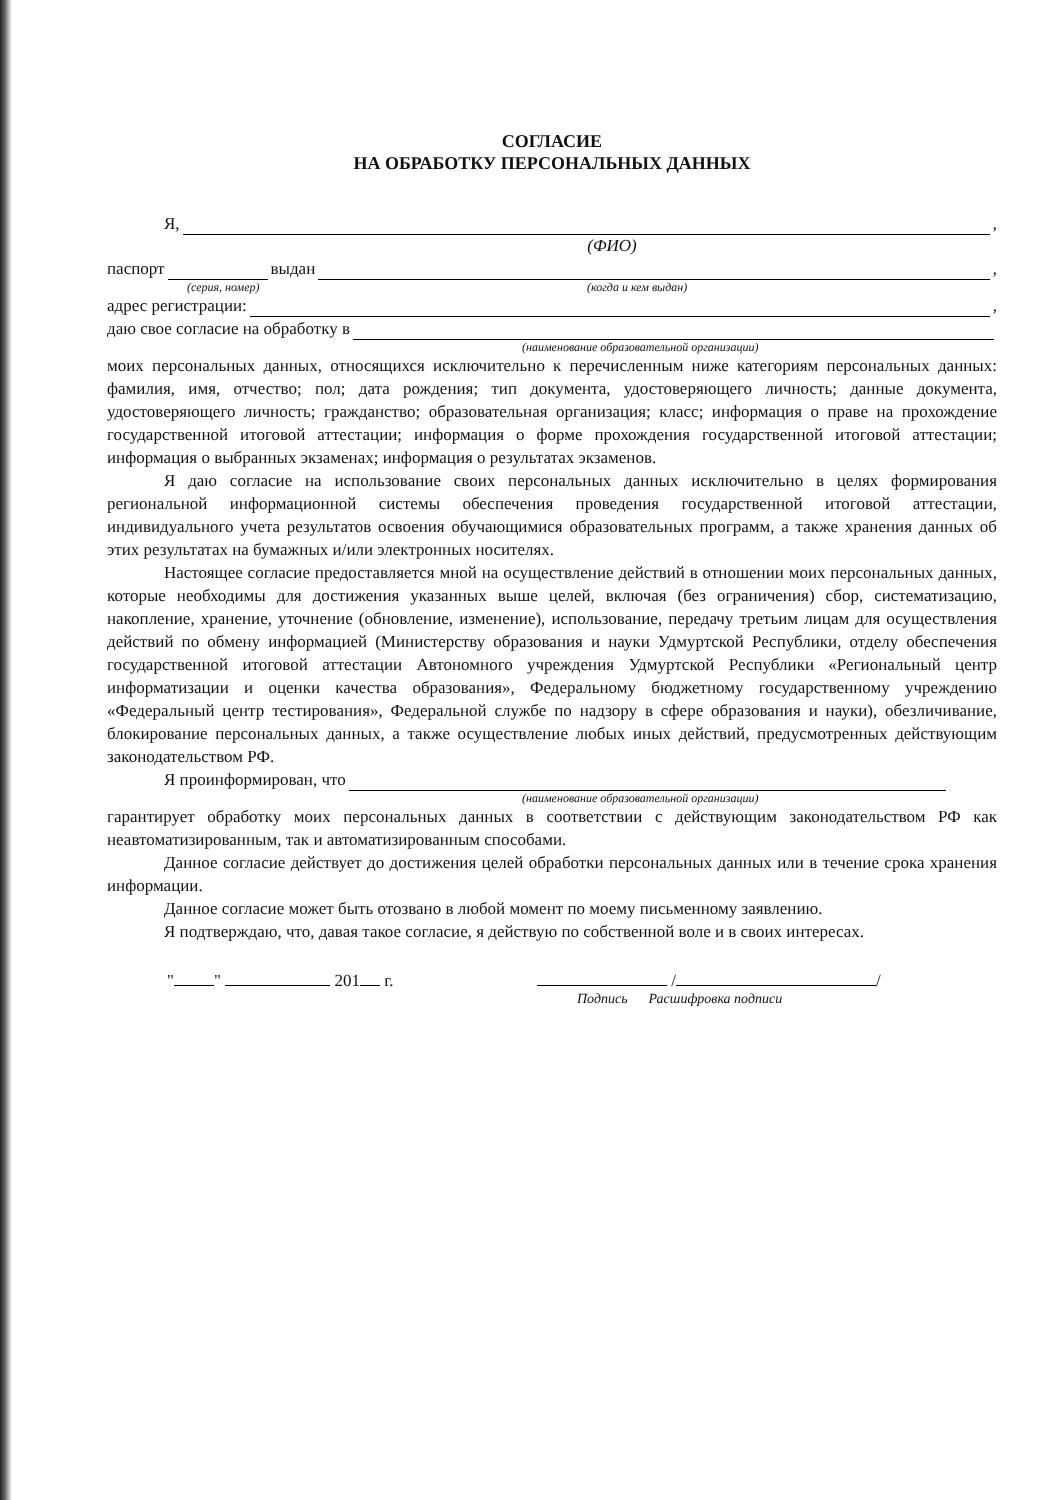СОГЛАСИЕ
НА ОБРАБОТКУ ПЕРСОНАЛЬНЫХ ДАННЫХ
Я, ,
(ФИО)
паспорт выдан ,
(серия, номер) (когда и кем выдан)
адрес регистрации: ,
даю свое согласие на обработку в
(наименование образовательной организации)
моих персональных данных, относящихся исключительно к перечисленным ниже категориям персональных данных: фамилия, имя, отчество; пол; дата рождения; тип документа, удостоверяющего личность; данные документа, удостоверяющего личность; гражданство; образовательная организация; класс; информация о праве на прохождение государственной итоговой аттестации; информация о форме прохождения государственной итоговой аттестации; информация о выбранных экзаменах; информация о результатах экзаменов.
Я даю согласие на использование своих персональных данных исключительно в целях формирования региональной информационной системы обеспечения проведения государственной итоговой аттестации, индивидуального учета результатов освоения обучающимися образовательных программ, а также хранения данных об этих результатах на бумажных и/или электронных носителях.
Настоящее согласие предоставляется мной на осуществление действий в отношении моих персональных данных, которые необходимы для достижения указанных выше целей, включая (без ограничения) сбор, систематизацию, накопление, хранение, уточнение (обновление, изменение), использование, передачу третьим лицам для осуществления действий по обмену информацией (Министерству образования и науки Удмуртской Республики, отделу обеспечения государственной итоговой аттестации Автономного учреждения Удмуртской Республики «Региональный центр информатизации и оценки качества образования», Федеральному бюджетному государственному учреждению «Федеральный центр тестирования», Федеральной службе по надзору в сфере образования и науки), обезличивание, блокирование персональных данных, а также осуществление любых иных действий, предусмотренных действующим законодательством РФ.
Я проинформирован, что
(наименование образовательной организации)
гарантирует обработку моих персональных данных в соответствии с действующим законодательством РФ как неавтоматизированным, так и автоматизированным способами.
Данное согласие действует до достижения целей обработки персональных данных или в течение срока хранения информации.
Данное согласие может быть отозвано в любой момент по моему письменному заявлению.
Я подтверждаю, что, давая такое согласие, я действую по собственной воле и в своих интересах.
" " 201 г. / /
Подпись Расшифровка подписи